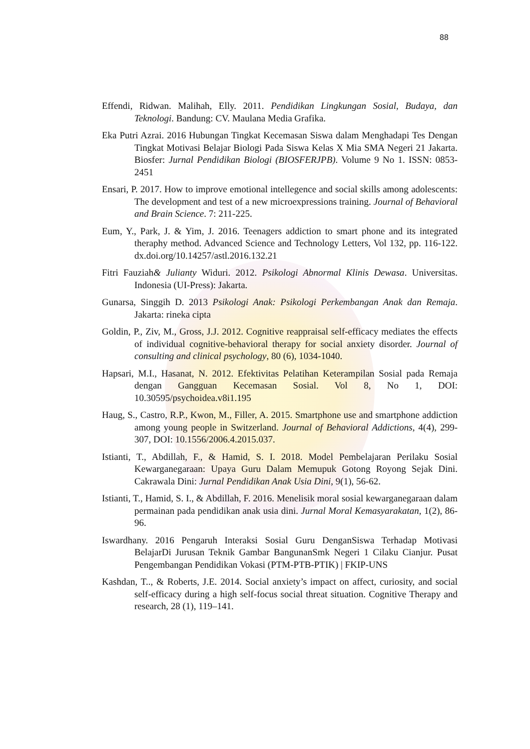88
Effendi, Ridwan. Malihah, Elly. 2011. Pendidikan Lingkungan Sosial, Budaya, dan Teknologi. Bandung: CV. Maulana Media Grafika.
Eka Putri Azrai. 2016 Hubungan Tingkat Kecemasan Siswa dalam Menghadapi Tes Dengan Tingkat Motivasi Belajar Biologi Pada Siswa Kelas X Mia SMA Negeri 21 Jakarta. Biosfer: Jurnal Pendidikan Biologi (BIOSFERJPB). Volume 9 No 1. ISSN: 0853-2451
Ensari, P. 2017. How to improve emotional intellegence and social skills among adolescents: The development and test of a new microexpressions training. Journal of Behavioral and Brain Science. 7: 211-225.
Eum, Y., Park, J. & Yim, J. 2016. Teenagers addiction to smart phone and its integrated theraphy method. Advanced Science and Technology Letters, Vol 132, pp. 116-122. dx.doi.org/10.14257/astl.2016.132.21
Fitri Fauziah& Julianty Widuri. 2012. Psikologi Abnormal Klinis Dewasa. Universitas. Indonesia (UI-Press): Jakarta.
Gunarsa, Singgih D. 2013 Psikologi Anak: Psikologi Perkembangan Anak dan Remaja. Jakarta: rineka cipta
Goldin, P., Ziv, M., Gross, J.J. 2012. Cognitive reappraisal self-efficacy mediates the effects of individual cognitive-behavioral therapy for social anxiety disorder. Journal of consulting and clinical psychology, 80 (6), 1034-1040.
Hapsari, M.I., Hasanat, N. 2012. Efektivitas Pelatihan Keterampilan Sosial pada Remaja dengan Gangguan Kecemasan Sosial. Vol 8, No 1, DOI: 10.30595/psychoidea.v8i1.195
Haug, S., Castro, R.P., Kwon, M., Filler, A. 2015. Smartphone use and smartphone addiction among young people in Switzerland. Journal of Behavioral Addictions, 4(4), 299-307, DOI: 10.1556/2006.4.2015.037.
Istianti, T., Abdillah, F., & Hamid, S. I. 2018. Model Pembelajaran Perilaku Sosial Kewarganegaraan: Upaya Guru Dalam Memupuk Gotong Royong Sejak Dini. Cakrawala Dini: Jurnal Pendidikan Anak Usia Dini, 9(1), 56-62.
Istianti, T., Hamid, S. I., & Abdillah, F. 2016. Menelisik moral sosial kewarganegaraan dalam permainan pada pendidikan anak usia dini. Jurnal Moral Kemasyarakatan, 1(2), 86-96.
Iswardhany. 2016 Pengaruh Interaksi Sosial Guru DenganSiswa Terhadap Motivasi BelajarDi Jurusan Teknik Gambar BangunanSmk Negeri 1 Cilaku Cianjur. Pusat Pengembangan Pendidikan Vokasi (PTM-PTB-PTIK) | FKIP-UNS
Kashdan, T.., & Roberts, J.E. 2014. Social anxiety’s impact on affect, curiosity, and social self-efficacy during a high self-focus social threat situation. Cognitive Therapy and research, 28 (1), 119–141.